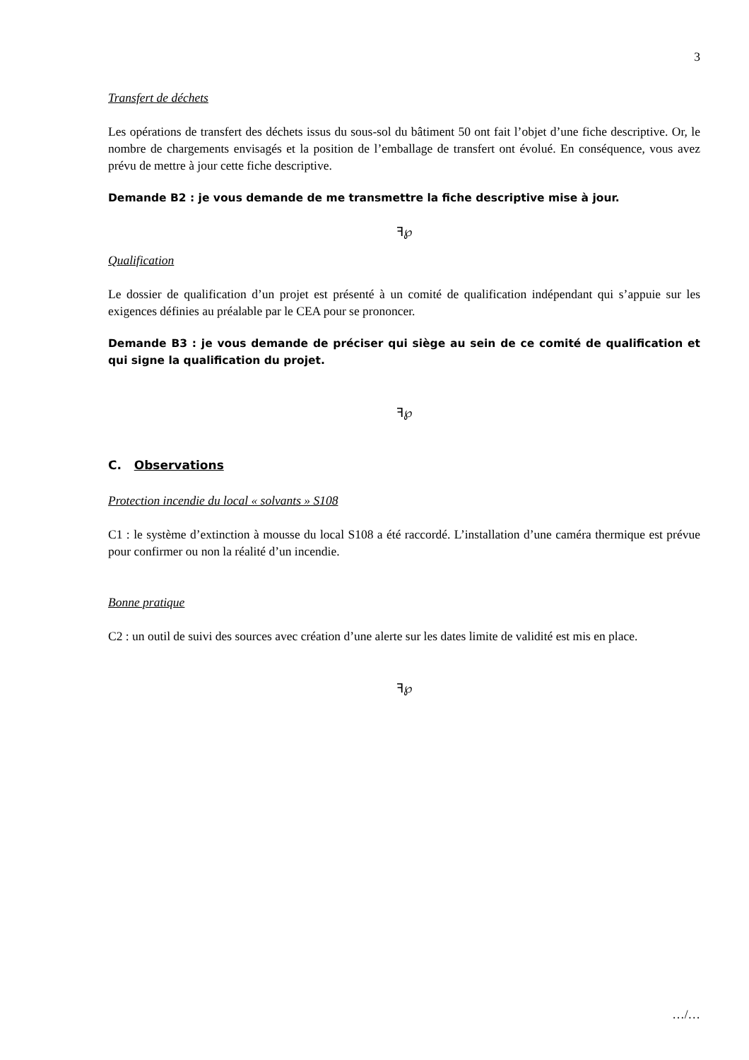3
Transfert de déchets
Les opérations de transfert des déchets issus du sous-sol du bâtiment 50 ont fait l’objet d’une fiche descriptive. Or, le nombre de chargements envisagés et la position de l’emballage de transfert ont évolué. En conséquence, vous avez prévu de mettre à jour cette fiche descriptive.
Demande B2 : je vous demande de me transmettre la fiche descriptive mise à jour.
ꟻ℘
Qualification
Le dossier de qualification d’un projet est présenté à un comité de qualification indépendant qui s’appuie sur les exigences définies au préalable par le CEA pour se prononcer.
Demande B3 : je vous demande de préciser qui siège au sein de ce comité de qualification et qui signe la qualification du projet.
ꟻ℘
C. Observations
Protection incendie du local « solvants » S108
C1 : le système d’extinction à mousse du local S108 a été raccordé. L’installation d’une caméra thermique est prévue pour confirmer ou non la réalité d’un incendie.
Bonne pratique
C2 : un outil de suivi des sources avec création d’une alerte sur les dates limite de validité est mis en place.
ꟻ℘
…/…